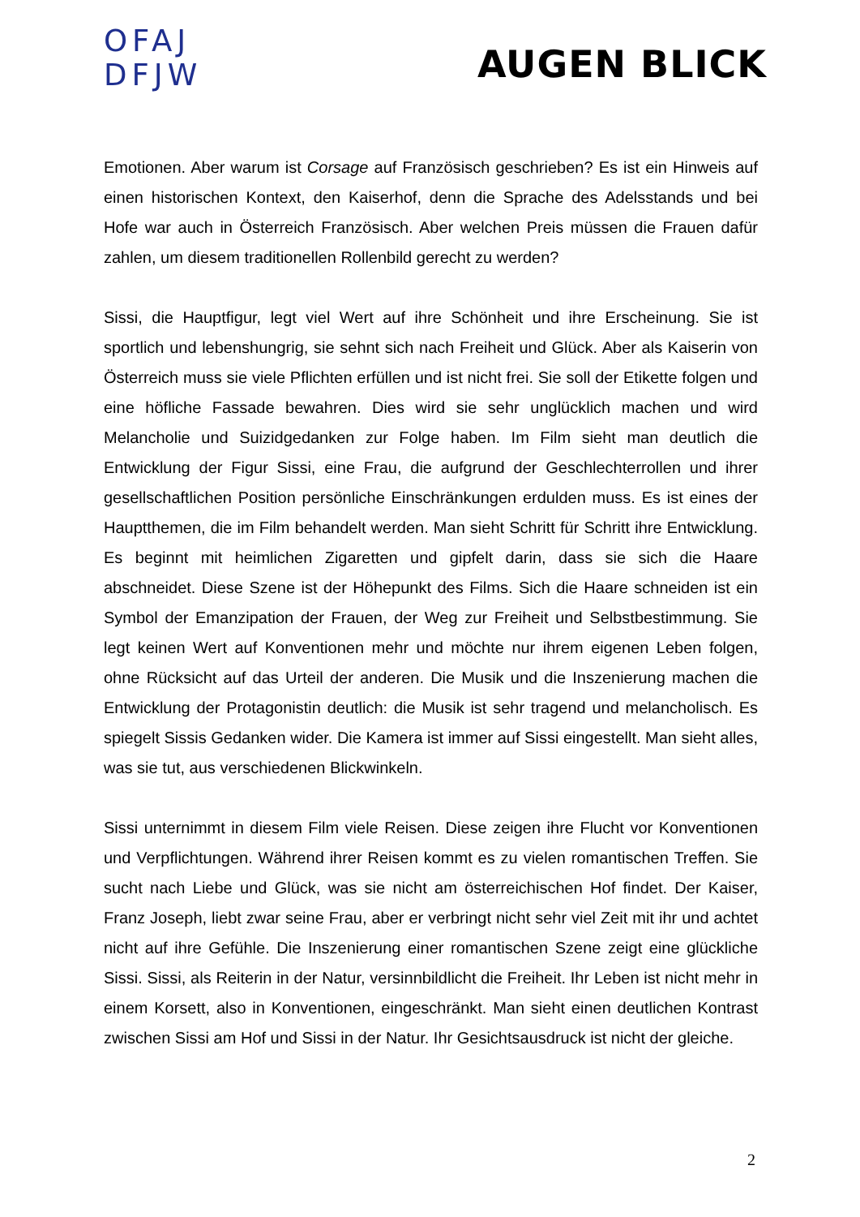OFAJ
DFJW
AUGEN BLICK
Emotionen. Aber warum ist Corsage auf Französisch geschrieben? Es ist ein Hinweis auf einen historischen Kontext, den Kaiserhof, denn die Sprache des Adelsstands und bei Hofe war auch in Österreich Französisch. Aber welchen Preis müssen die Frauen dafür zahlen, um diesem traditionellen Rollenbild gerecht zu werden?
Sissi, die Hauptfigur, legt viel Wert auf ihre Schönheit und ihre Erscheinung. Sie ist sportlich und lebenshungrig, sie sehnt sich nach Freiheit und Glück. Aber als Kaiserin von Österreich muss sie viele Pflichten erfüllen und ist nicht frei. Sie soll der Etikette folgen und eine höfliche Fassade bewahren. Dies wird sie sehr unglücklich machen und wird Melancholie und Suizidgedanken zur Folge haben. Im Film sieht man deutlich die Entwicklung der Figur Sissi, eine Frau, die aufgrund der Geschlechterrollen und ihrer gesellschaftlichen Position persönliche Einschränkungen erdulden muss. Es ist eines der Hauptthemen, die im Film behandelt werden. Man sieht Schritt für Schritt ihre Entwicklung. Es beginnt mit heimlichen Zigaretten und gipfelt darin, dass sie sich die Haare abschneidet. Diese Szene ist der Höhepunkt des Films. Sich die Haare schneiden ist ein Symbol der Emanzipation der Frauen, der Weg zur Freiheit und Selbstbestimmung. Sie legt keinen Wert auf Konventionen mehr und möchte nur ihrem eigenen Leben folgen, ohne Rücksicht auf das Urteil der anderen. Die Musik und die Inszenierung machen die Entwicklung der Protagonistin deutlich: die Musik ist sehr tragend und melancholisch. Es spiegelt Sissis Gedanken wider. Die Kamera ist immer auf Sissi eingestellt. Man sieht alles, was sie tut, aus verschiedenen Blickwinkeln.
Sissi unternimmt in diesem Film viele Reisen. Diese zeigen ihre Flucht vor Konventionen und Verpflichtungen. Während ihrer Reisen kommt es zu vielen romantischen Treffen. Sie sucht nach Liebe und Glück, was sie nicht am österreichischen Hof findet. Der Kaiser, Franz Joseph, liebt zwar seine Frau, aber er verbringt nicht sehr viel Zeit mit ihr und achtet nicht auf ihre Gefühle. Die Inszenierung einer romantischen Szene zeigt eine glückliche Sissi. Sissi, als Reiterin in der Natur, versinnbildlicht die Freiheit. Ihr Leben ist nicht mehr in einem Korsett, also in Konventionen, eingeschränkt. Man sieht einen deutlichen Kontrast zwischen Sissi am Hof und Sissi in der Natur. Ihr Gesichtsausdruck ist nicht der gleiche.
2